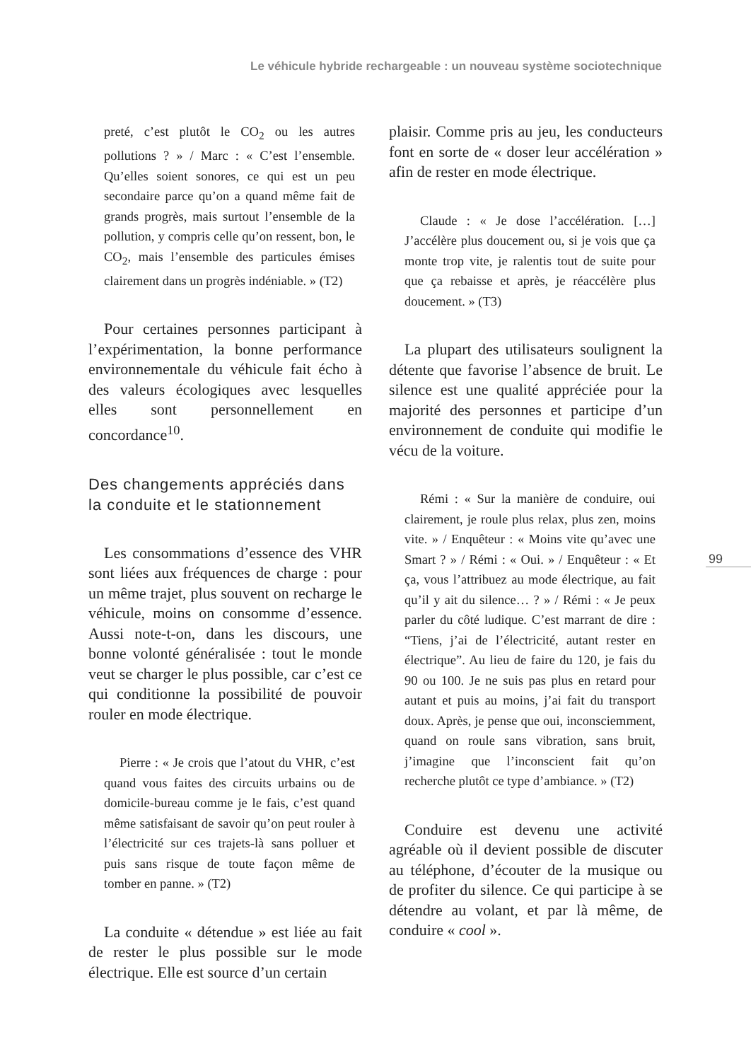Le véhicule hybride rechargeable : un nouveau système sociotechnique
preté, c’est plutôt le CO<sub>2</sub> ou les autres pollutions ? » / Marc : « C’est l’ensemble. Qu’elles soient sonores, ce qui est un peu secondaire parce qu’on a quand même fait de grands progrès, mais surtout l’ensemble de la pollution, y compris celle qu’on ressent, bon, le CO<sub>2</sub>, mais l’ensemble des particules émises clairement dans un progrès indéniable. » (T2)
Pour certaines personnes participant à l’expérimentation, la bonne performance environnementale du véhicule fait écho à des valeurs écologiques avec lesquelles elles sont personnellement en concordance<sup>10</sup>.
Des changements appréciés dans la conduite et le stationnement
Les consommations d’essence des VHR sont liées aux fréquences de charge : pour un même trajet, plus souvent on recharge le véhicule, moins on consomme d’essence. Aussi note-t-on, dans les discours, une bonne volonté généralisée : tout le monde veut se charger le plus possible, car c’est ce qui conditionne la possibilité de pouvoir rouler en mode électrique.
Pierre : « Je crois que l’atout du VHR, c’est quand vous faites des circuits urbains ou de domicile-bureau comme je le fais, c’est quand même satisfaisant de savoir qu’on peut rouler à l’électricité sur ces trajets-là sans polluer et puis sans risque de toute façon même de tomber en panne. » (T2)
La conduite « détendue » est liée au fait de rester le plus possible sur le mode électrique. Elle est source d’un certain
plaisir. Comme pris au jeu, les conducteurs font en sorte de « doser leur accélération » afin de rester en mode électrique.
Claude : « Je dose l’accélération. […] J’accélère plus doucement ou, si je vois que ça monte trop vite, je ralentis tout de suite pour que ça rebaisse et après, je réaccélère plus doucement. » (T3)
La plupart des utilisateurs soulignent la détente que favorise l’absence de bruit. Le silence est une qualité appréciée pour la majorité des personnes et participe d’un environnement de conduite qui modifie le vécu de la voiture.
Rémi : « Sur la manière de conduire, oui clairement, je roule plus relax, plus zen, moins vite. » / Enquêteur : « Moins vite qu’avec une Smart ? » / Rémi : « Oui. » / Enquêteur : « Et ça, vous l’attribuez au mode électrique, au fait qu’il y ait du silence… ? » / Rémi : « Je peux parler du côté ludique. C’est marrant de dire : “Tiens, j’ai de l’électricité, autant rester en électrique”. Au lieu de faire du 120, je fais du 90 ou 100. Je ne suis pas plus en retard pour autant et puis au moins, j’ai fait du transport doux. Après, je pense que oui, inconsciemment, quand on roule sans vibration, sans bruit, j’imagine que l’inconscient fait qu’on recherche plutôt ce type d’ambiance. » (T2)
Conduire est devenu une activité agréable où il devient possible de discuter au téléphone, d’écouter de la musique ou de profiter du silence. Ce qui participe à se détendre au volant, et par là même, de conduire « cool ».
99